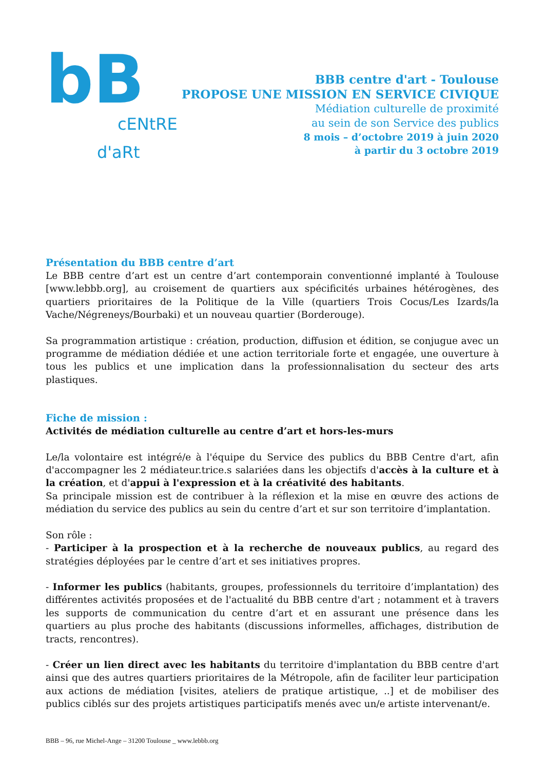bB
cENtRE
d'aRt
BBB centre d'art - Toulouse
PROPOSE UNE MISSION EN SERVICE CIVIQUE
Médiation culturelle de proximité
au sein de son Service des publics
8 mois – d’octobre 2019 à juin 2020
à partir du 3 octobre 2019
Présentation du BBB centre d’art
Le BBB centre d’art est un centre d’art contemporain conventionné implanté à Toulouse [www.lebbb.org], au croisement de quartiers aux spécificités urbaines hétérogènes, des quartiers prioritaires de la Politique de la Ville (quartiers Trois Cocus/Les Izards/la Vache/Négreneys/Bourbaki) et un nouveau quartier (Borderouge).
Sa programmation artistique : création, production, diffusion et édition, se conjugue avec un programme de médiation dédiée et une action territoriale forte et engagée, une ouverture à tous les publics et une implication dans la professionnalisation du secteur des arts plastiques.
Fiche de mission :
Activités de médiation culturelle au centre d’art et hors-les-murs
Le/la volontaire est intégré/e à l'équipe du Service des publics du BBB Centre d'art, afin d'accompagner les 2 médiateur.trice.s salariées dans les objectifs d'accès à la culture et à la création, et d'appui à l'expression et à la créativité des habitants.
Sa principale mission est de contribuer à la réflexion et la mise en œuvre des actions de médiation du service des publics au sein du centre d’art et sur son territoire d’implantation.
Son rôle :
- Participer à la prospection et à la recherche de nouveaux publics, au regard des stratégies déployées par le centre d’art et ses initiatives propres.
- Informer les publics (habitants, groupes, professionnels du territoire d’implantation) des différentes activités proposées et de l'actualité du BBB centre d'art ; notamment et à travers les supports de communication du centre d’art et en assurant une présence dans les quartiers au plus proche des habitants (discussions informelles, affichages, distribution de tracts, rencontres).
- Créer un lien direct avec les habitants du territoire d'implantation du BBB centre d'art ainsi que des autres quartiers prioritaires de la Métropole, afin de faciliter leur participation aux actions de médiation [visites, ateliers de pratique artistique, ..] et de mobiliser des publics ciblés sur des projets artistiques participatifs menés avec un/e artiste intervenant/e.
BBB – 96, rue Michel-Ange – 31200 Toulouse _ www.lebbb.org